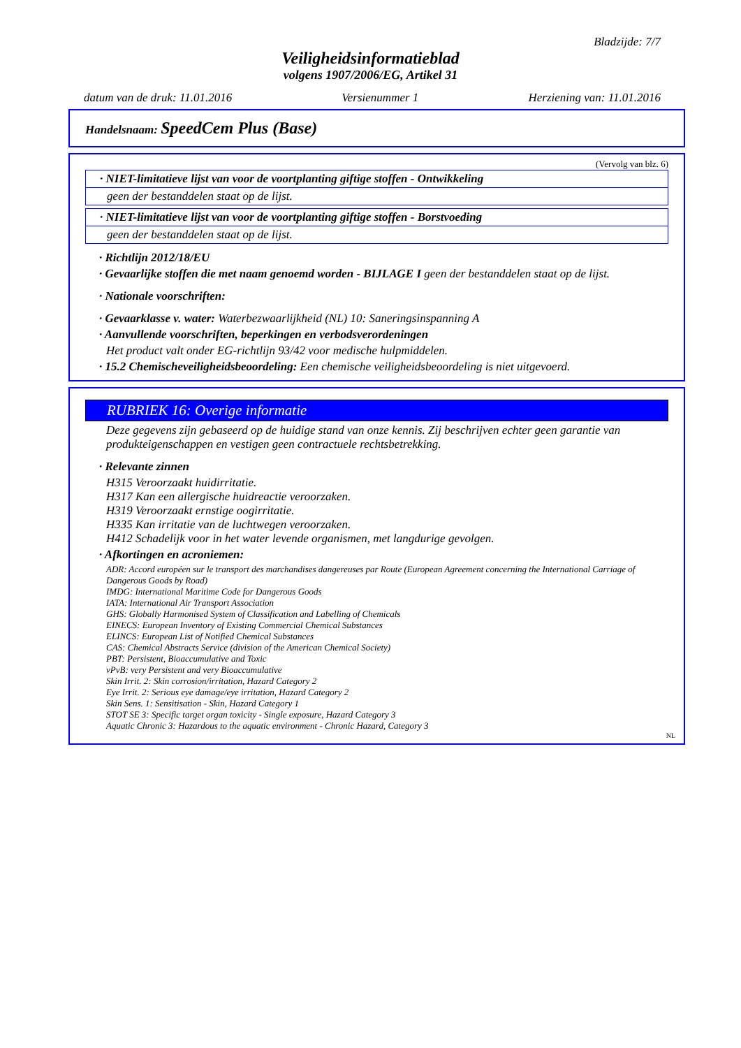Bladzijde: 7/7
Veiligheidsinformatieblad
volgens 1907/2006/EG, Artikel 31
datum van de druk: 11.01.2016 Versienummer 1 Herziening van: 11.01.2016
Handelsnaam: SpeedCem Plus (Base)
(Vervolg van blz. 6)
· NIET-limitatieve lijst van voor de voortplanting giftige stoffen - Ontwikkeling
geen der bestanddelen staat op de lijst.
· NIET-limitatieve lijst van voor de voortplanting giftige stoffen - Borstvoeding
geen der bestanddelen staat op de lijst.
· Richtlijn 2012/18/EU
· Gevaarlijke stoffen die met naam genoemd worden - BIJLAGE I geen der bestanddelen staat op de lijst.
· Nationale voorschriften:
· Gevaarklasse v. water: Waterbezwaarlijkheid (NL) 10: Saneringsinspanning A
· Aanvullende voorschriften, beperkingen en verbodsverordeningen
Het product valt onder EG-richtlijn 93/42 voor medische hulpmiddelen.
· 15.2 Chemischeveiligheidsbeoordeling: Een chemische veiligheidsbeoordeling is niet uitgevoerd.
RUBRIEK 16: Overige informatie
Deze gegevens zijn gebaseerd op de huidige stand van onze kennis. Zij beschrijven echter geen garantie van produkteigenschappen en vestigen geen contractuele rechtsbetrekking.
· Relevante zinnen
H315 Veroorzaakt huidirritatie.
H317 Kan een allergische huidreactie veroorzaken.
H319 Veroorzaakt ernstige oogirritatie.
H335 Kan irritatie van de luchtwegen veroorzaken.
H412 Schadelijk voor in het water levende organismen, met langdurige gevolgen.
· Afkortingen en acroniemen:
ADR: Accord européen sur le transport des marchandises dangereuses par Route (European Agreement concerning the International Carriage of Dangerous Goods by Road)
IMDG: International Maritime Code for Dangerous Goods
IATA: International Air Transport Association
GHS: Globally Harmonised System of Classification and Labelling of Chemicals
EINECS: European Inventory of Existing Commercial Chemical Substances
ELINCS: European List of Notified Chemical Substances
CAS: Chemical Abstracts Service (division of the American Chemical Society)
PBT: Persistent, Bioaccumulative and Toxic
vPvB: very Persistent and very Bioaccumulative
Skin Irrit. 2: Skin corrosion/irritation, Hazard Category 2
Eye Irrit. 2: Serious eye damage/eye irritation, Hazard Category 2
Skin Sens. 1: Sensitisation - Skin, Hazard Category 1
STOT SE 3: Specific target organ toxicity - Single exposure, Hazard Category 3
Aquatic Chronic 3: Hazardous to the aquatic environment - Chronic Hazard, Category 3
NL